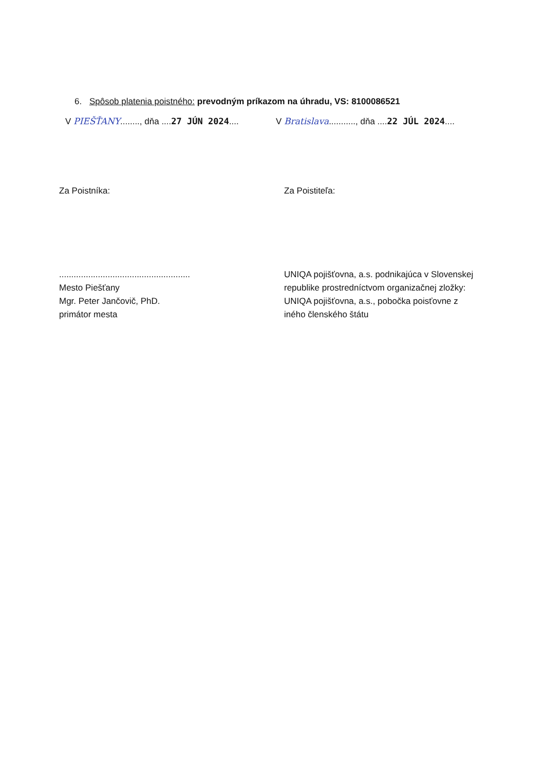6. Spôsob platenia poistného: prevodným príkazom na úhradu, VS: 8100086521
V PIEŠŤANY........, dňa ....27 JÚN 2024....
V Bratislava..........., dňa ....22 JÚL 2024....
Za Poistníka:
......................................................
Mesto Piešťany
Mgr. Peter Jančovič, PhD.
primátor mesta
Za Poistiteľa:
UNIQA pojišťovna, a.s. podnikajúca v Slovenskej republike prostredníctvom organizačnej zložky: UNIQA pojišťovna, a.s., pobočka poisťovne z iného členského štátu